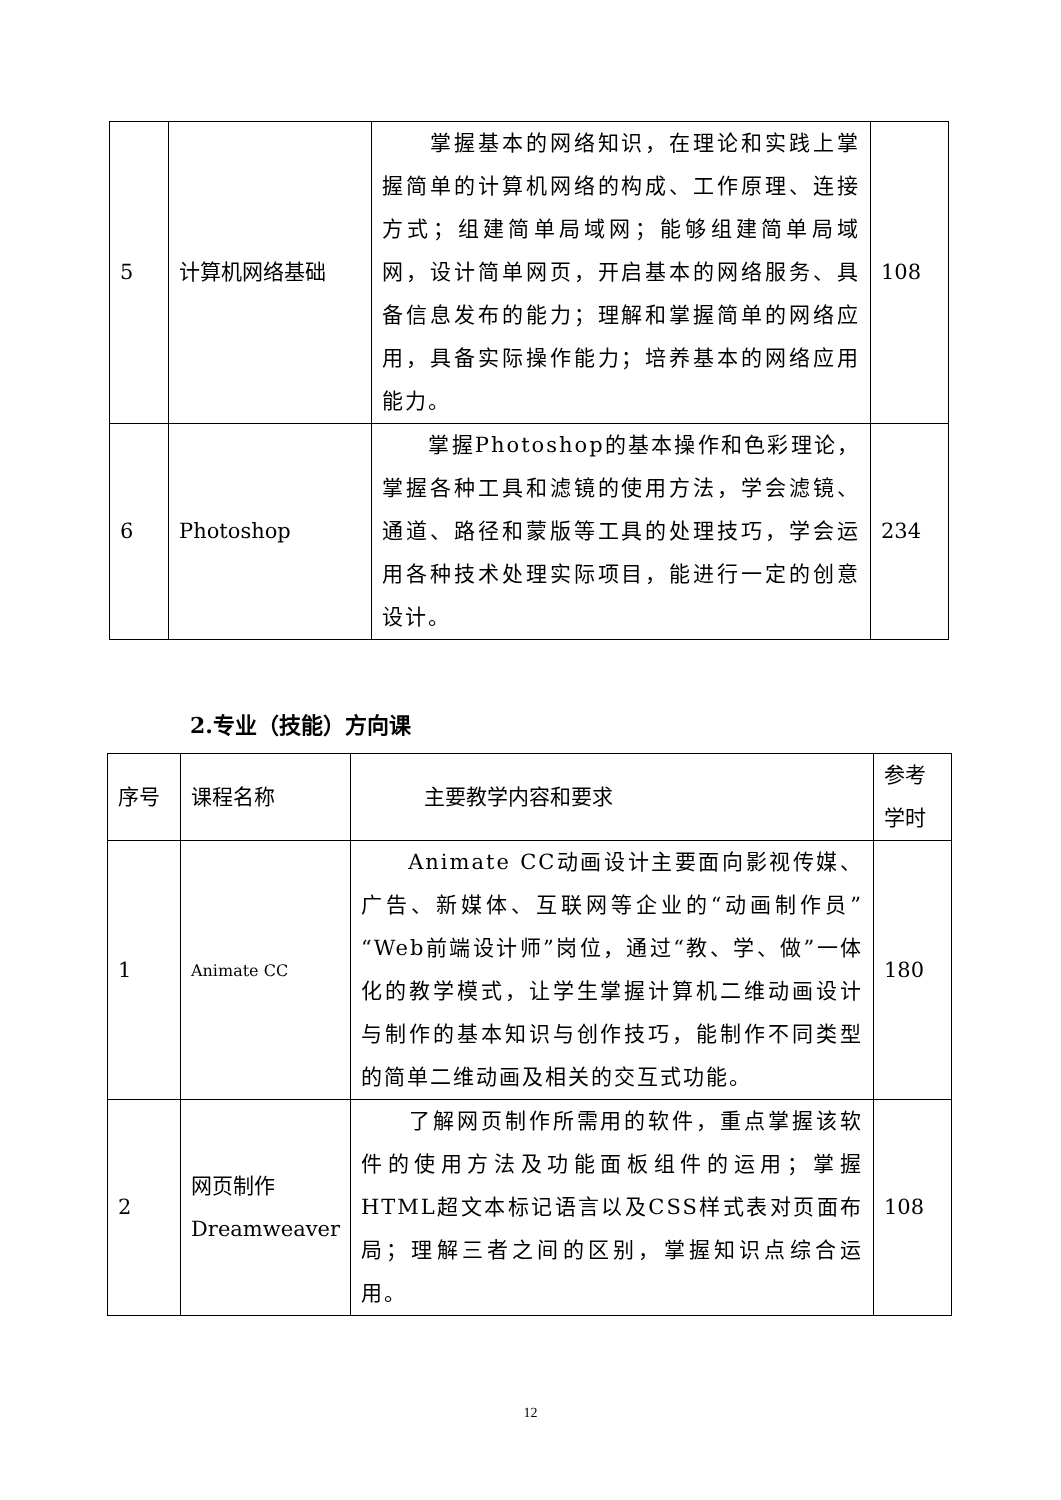| 5 | 计算机网络基础 | 掌握基本的网络知识，在理论和实践上掌握简单的计算机网络的构成、工作原理、连接方式；组建简单局域网；能够组建简单局域网，设计简单网页，开启基本的网络服务、具备信息发布的能力；理解和掌握简单的网络应用，具备实际操作能力；培养基本的网络应用能力。 | 108 |
| 6 | Photoshop | 掌握Photoshop的基本操作和色彩理论，掌握各种工具和滤镜的使用方法，学会滤镜、通道、路径和蒙版等工具的处理技巧，学会运用各种技术处理实际项目，能进行一定的创意设计。 | 234 |
2.专业（技能）方向课
| 序号 | 课程名称 | 主要教学内容和要求 | 参考学时 |
| 1 | Animate CC | Animate CC动画设计主要面向影视传媒、广告、新媒体、互联网等企业的“动画制作员”“Web前端设计师”岗位，通过“教、学、做”一体化的教学模式，让学生掌握计算机二维动画设计与制作的基本知识与创作技巧，能制作不同类型的简单二维动画及相关的交互式功能。 | 180 |
| 2 | 网页制作 Dreamweaver | 了解网页制作所需用的软件，重点掌握该软件的使用方法及功能面板组件的运用；掌握HTML超文本标记语言以及CSS样式表对页面布局；理解三者之间的区别，掌握知识点综合运用。 | 108 |
12